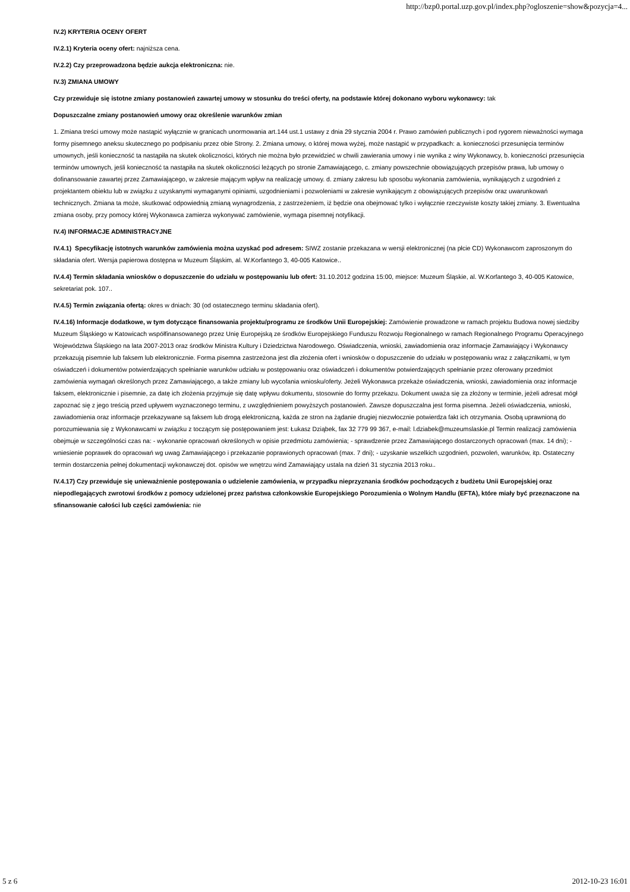http://bzp0.portal.uzp.gov.pl/index.php?ogloszenie=show&pozycja=4...
IV.2) KRYTERIA OCENY OFERT
IV.2.1) Kryteria oceny ofert: najniższa cena.
IV.2.2) Czy przeprowadzona będzie aukcja elektroniczna: nie.
IV.3) ZMIANA UMOWY
Czy przewiduje się istotne zmiany postanowień zawartej umowy w stosunku do treści oferty, na podstawie której dokonano wyboru wykonawcy: tak
Dopuszczalne zmiany postanowień umowy oraz określenie warunków zmian
1. Zmiana treści umowy może nastąpić wyłącznie w granicach unormowania art.144 ust.1 ustawy z dnia 29 stycznia 2004 r. Prawo zamówień publicznych i pod rygorem nieważności wymaga formy pisemnego aneksu skutecznego po podpisaniu przez obie Strony. 2. Zmiana umowy, o której mowa wyżej, może nastąpić w przypadkach: a. konieczności przesunięcia terminów umownych, jeśli konieczność ta nastąpiła na skutek okoliczności, których nie można było przewidzieć w chwili zawierania umowy i nie wynika z winy Wykonawcy, b. konieczności przesunięcia terminów umownych, jeśli konieczność ta nastąpiła na skutek okoliczności leżących po stronie Zamawiającego, c. zmiany powszechnie obowiązujących przepisów prawa, lub umowy o dofinansowanie zawartej przez Zamawiającego, w zakresie mającym wpływ na realizację umowy. d. zmiany zakresu lub sposobu wykonania zamówienia, wynikających z uzgodnień z projektantem obiektu lub w związku z uzyskanymi wymaganymi opiniami, uzgodnieniami i pozwoleniami w zakresie wynikającym z obowiązujących przepisów oraz uwarunkowań technicznych. Zmiana ta może, skutkować odpowiednią zmianą wynagrodzenia, z zastrzeżeniem, iż będzie ona obejmować tylko i wyłącznie rzeczywiste koszty takiej zmiany. 3. Ewentualna zmiana osoby, przy pomocy której Wykonawca zamierza wykonywać zamówienie, wymaga pisemnej notyfikacji.
IV.4) INFORMACJE ADMINISTRACYJNE
IV.4.1) Specyfikację istotnych warunków zamówienia można uzyskać pod adresem: SIWZ zostanie przekazana w wersji elektronicznej (na płcie CD) Wykonawcom zaproszonym do składania ofert. Wersja papierowa dostępna w Muzeum Śląskim, al. W.Korfantego 3, 40-005 Katowice..
IV.4.4) Termin składania wniosków o dopuszczenie do udziału w postępowaniu lub ofert: 31.10.2012 godzina 15:00, miejsce: Muzeum Śląskie, al. W.Korfantego 3, 40-005 Katowice, sekretariat pok. 107..
IV.4.5) Termin związania ofertą: okres w dniach: 30 (od ostatecznego terminu składania ofert).
IV.4.16) Informacje dodatkowe, w tym dotyczące finansowania projektu/programu ze środków Unii Europejskiej: Zamówienie prowadzone w ramach projektu Budowa nowej siedziby Muzeum Śląskiego w Katowicach współfinansowanego przez Unię Europejską ze środków Europejskiego Funduszu Rozwoju Regionalnego w ramach Regionalnego Programu Operacyjnego Województwa Śląskiego na lata 2007-2013 oraz środków Ministra Kultury i Dziedzictwa Narodowego. Oświadczenia, wnioski, zawiadomienia oraz informacje Zamawiający i Wykonawcy przekazują pisemnie lub faksem lub elektronicznie. Forma pisemna zastrzeżona jest dla złożenia ofert i wniosków o dopuszczenie do udziału w postępowaniu wraz z załącznikami, w tym oświadczeń i dokumentów potwierdzających spełnianie warunków udziału w postępowaniu oraz oświadczeń i dokumentów potwierdzających spełnianie przez oferowany przedmiot zamówienia wymagań określonych przez Zamawiającego, a także zmiany lub wycofania wniosku/oferty. Jeżeli Wykonawca przekaże oświadczenia, wnioski, zawiadomienia oraz informacje faksem, elektronicznie i pisemnie, za datę ich złożenia przyjmuje się datę wpływu dokumentu, stosownie do formy przekazu. Dokument uważa się za złożony w terminie, jeżeli adresat mógł zapoznać się z jego treścią przed upływem wyznaczonego terminu, z uwzględnieniem powyższych postanowień. Zawsze dopuszczalna jest forma pisemna. Jeżeli oświadczenia, wnioski, zawiadomienia oraz informacje przekazywane są faksem lub drogą elektroniczną, każda ze stron na żądanie drugiej niezwłocznie potwierdza fakt ich otrzymania. Osobą uprawnioną do porozumiewania się z Wykonawcami w związku z toczącym się postępowaniem jest: Łukasz Dziąbek, fax 32 779 99 367, e-mail: l.dziabek@muzeumslaskie.pl Termin realizacji zamówienia obejmuje w szczególności czas na: - wykonanie opracowań określonych w opisie przedmiotu zamówienia; - sprawdzenie przez Zamawiającego dostarczonych opracowań (max. 14 dni); - wniesienie poprawek do opracowań wg uwag Zamawiającego i przekazanie poprawionych opracowań (max. 7 dni); - uzyskanie wszelkich uzgodnień, pozwoleń, warunków, itp. Ostateczny termin dostarczenia pełnej dokumentacji wykonawczej dot. opisów we wnętrzu wind Zamawiający ustala na dzień 31 stycznia 2013 roku..
IV.4.17) Czy przewiduje się unieważnienie postępowania o udzielenie zamówienia, w przypadku nieprzyznania środków pochodzących z budżetu Unii Europejskiej oraz niepodlegających zwrotowi środków z pomocy udzielonej przez państwa członkowskie Europejskiego Porozumienia o Wolnym Handlu (EFTA), które miały być przeznaczone na sfinansowanie całości lub części zamówienia: nie
5 z 6 2012-10-23 16:01